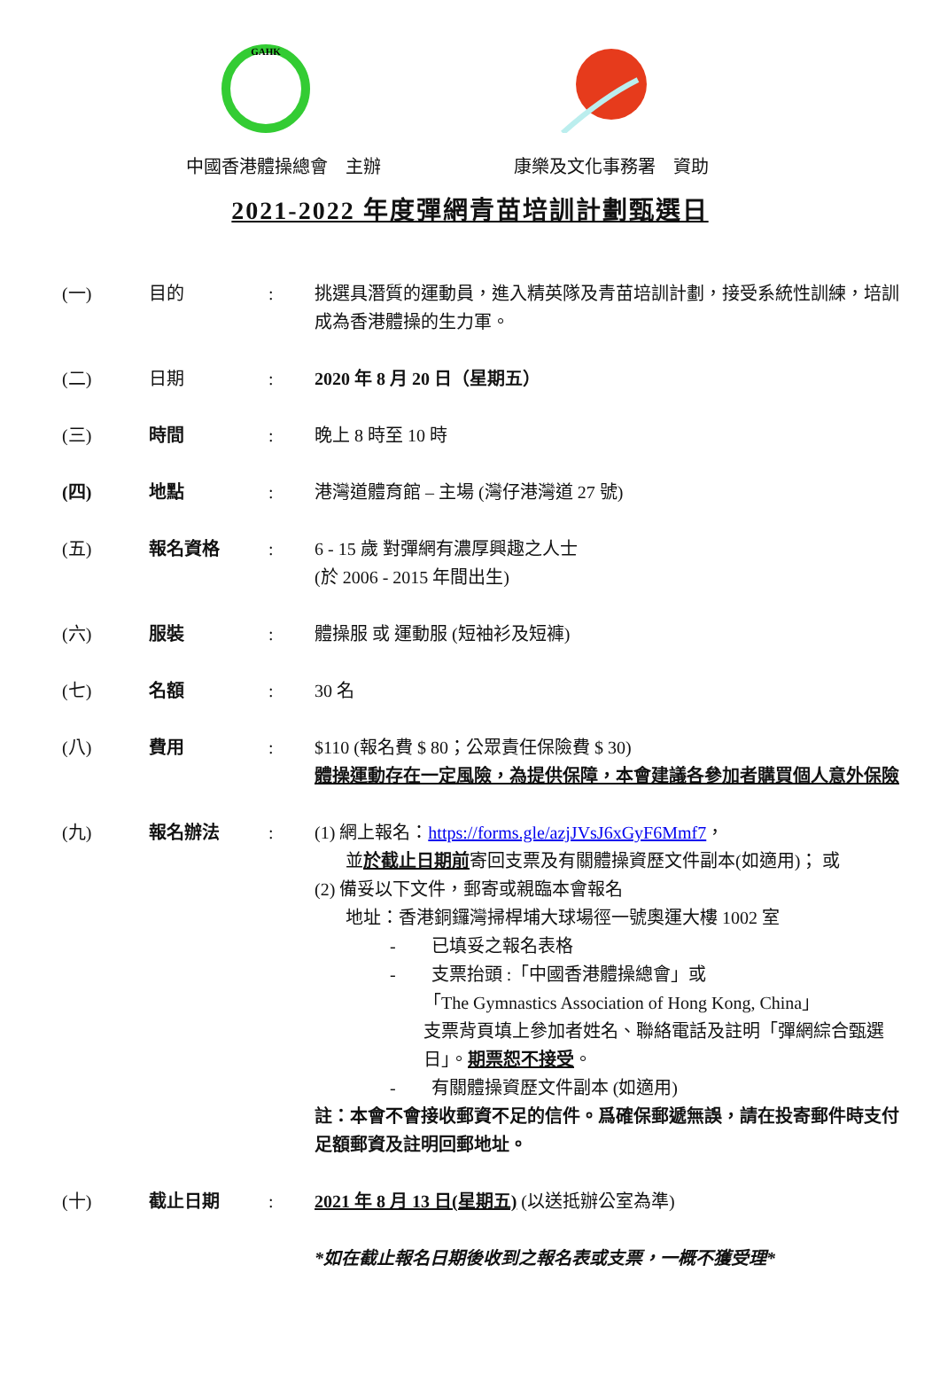GAHK
中國香港體操總會　主辦 康樂及文化事務署　資助
2021-2022 年度彈網青苗培訓計劃甄選日
| (一) | 目的 | : | 挑選具潛質的運動員，進入精英隊及青苗培訓計劃，接受系統性訓練，培訓成為香港體操的生力軍。 |
| (二) | 日期 | : | 2020 年 8 月 20 日（星期五） |
| (三) | 時間 | : | 晚上 8 時至 10 時 |
| (四) | 地點 | : | 港灣道體育館 – 主場 (灣仔港灣道 27 號) |
| (五) | 報名資格 | : | 6 - 15 歲 對彈網有濃厚興趣之人士 (於 2006 - 2015 年間出生) |
| (六) | 服裝 | : | 體操服 或 運動服 (短袖衫及短褲) |
| (七) | 名額 | : | 30 名 |
| (八) | 費用 | : | $110 (報名費 $ 80；公眾責任保險費 $ 30) 體操運動存在一定風險，為提供保障，本會建議各參加者購買個人意外保險 |
| (九) | 報名辦法 | : | (1) 網上報名： https://forms.gle/azjJVsJ6xGyF6Mmf7 ， 並 於截止日期前 寄回支票及有關體操資歷文件副本(如適用)； 或 (2) 備妥以下文件，郵寄或親臨本會報名 地址：香港銅鑼灣掃桿埔大球場徑一號奧運大樓 1002 室 - 已填妥之報名表格 - 支票抬頭 :「中國香港體操總會」或 「The Gymnastics Association of Hong Kong, China」 支票背頁填上參加者姓名、聯絡電話及註明「彈網綜合甄選日」。 期票恕不接受 。 - 有關體操資歷文件副本 (如適用) 註：本會不會接收郵資不足的信件。爲確保郵遞無誤，請在投寄郵件時支付足額郵資及註明回郵地址。 |
| (十) | 截止日期 | : | 2021 年 8 月 13 日(星期五) (以送抵辦公室為準) *如在截止報名日期後收到之報名表或支票，一概不獲受理* |